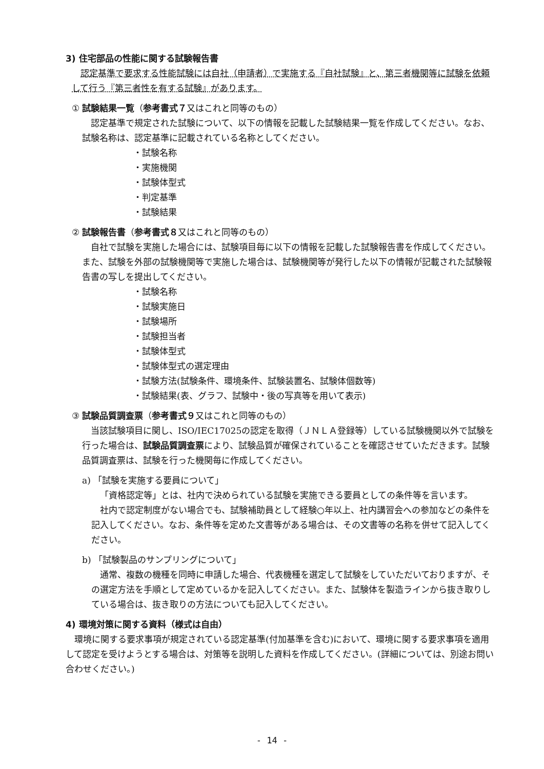3) 住宅部品の性能に関する試験報告書
認定基準で要求する性能試験には自社（申請者）で実施する『自社試験』と、第三者機関等に試験を依頼して行う『第三者性を有する試験』があります。
① 試験結果一覧（参考書式７又はこれと同等のもの）
認定基準で規定された試験について、以下の情報を記載した試験結果一覧を作成してください。なお、試験名称は、認定基準に記載されている名称としてください。
・試験名称
・実施機関
・試験体型式
・判定基準
・試験結果
② 試験報告書（参考書式８又はこれと同等のもの）
自社で試験を実施した場合には、試験項目毎に以下の情報を記載した試験報告書を作成してください。また、試験を外部の試験機関等で実施した場合は、試験機関等が発行した以下の情報が記載された試験報告書の写しを提出してください。
・試験名称
・試験実施日
・試験場所
・試験担当者
・試験体型式
・試験体型式の選定理由
・試験方法(試験条件、環境条件、試験装置名、試験体個数等)
・試験結果(表、グラフ、試験中・後の写真等を用いて表示)
③ 試験品質調査票（参考書式９又はこれと同等のもの）
当該試験項目に関し、ISO/IEC17025の認定を取得（ＪＮＬＡ登録等）している試験機関以外で試験を行った場合は、試験品質調査票により、試験品質が確保されていることを確認させていただきます。試験品質調査票は、試験を行った機関毎に作成してください。
a) 「試験を実施する要員について」
「資格認定等」とは、社内で決められている試験を実施できる要員としての条件等を言います。
社内で認定制度がない場合でも、試験補助員として経験○年以上、社内講習会への参加などの条件を記入してください。なお、条件等を定めた文書等がある場合は、その文書等の名称を併せて記入してください。
b) 「試験製品のサンプリングについて」
通常、複数の機種を同時に申請した場合、代表機種を選定して試験をしていただいておりますが、その選定方法を手順として定めているかを記入してください。また、試験体を製造ラインから抜き取りしている場合は、抜き取りの方法についても記入してください。
4) 環境対策に関する資料（様式は自由）
環境に関する要求事項が規定されている認定基準(付加基準を含む)において、環境に関する要求事項を適用して認定を受けようとする場合は、対策等を説明した資料を作成してください。(詳細については、別途お問い合わせください。)
- 14 -